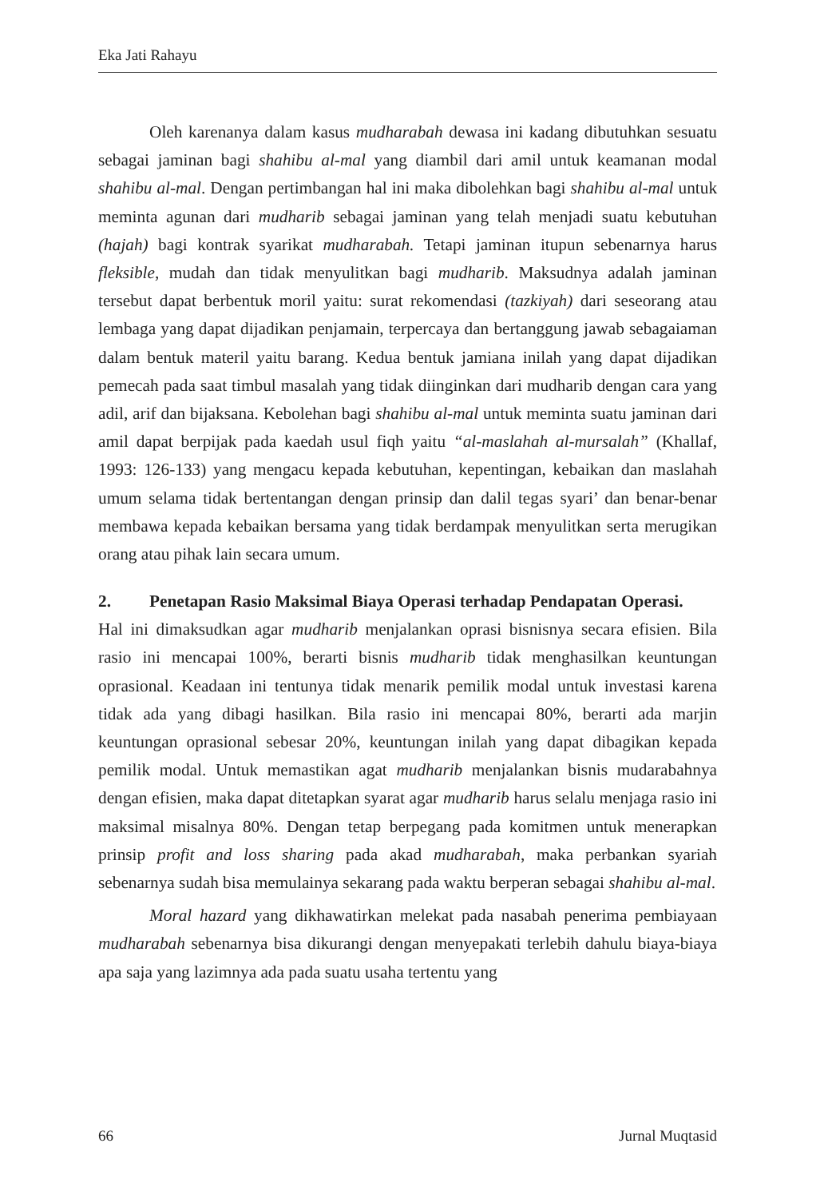Eka Jati Rahayu
Oleh karenanya dalam kasus mudharabah dewasa ini kadang dibutuhkan sesuatu sebagai jaminan bagi shahibu al-mal yang diambil dari amil untuk keamanan modal shahibu al-mal. Dengan pertimbangan hal ini maka dibolehkan bagi shahibu al-mal untuk meminta agunan dari mudharib sebagai jaminan yang telah menjadi suatu kebutuhan (hajah) bagi kontrak syarikat mudharabah. Tetapi jaminan itupun sebenarnya harus fleksible, mudah dan tidak menyulitkan bagi mudharib. Maksudnya adalah jaminan tersebut dapat berbentuk moril yaitu: surat rekomendasi (tazkiyah) dari seseorang atau lembaga yang dapat dijadikan penjamain, terpercaya dan bertanggung jawab sebagaiaman dalam bentuk materil yaitu barang. Kedua bentuk jamiana inilah yang dapat dijadikan pemecah pada saat timbul masalah yang tidak diinginkan dari mudharib dengan cara yang adil, arif dan bijaksana. Kebolehan bagi shahibu al-mal untuk meminta suatu jaminan dari amil dapat berpijak pada kaedah usul fiqh yaitu “al-maslahah al-mursalah” (Khallaf, 1993: 126-133) yang mengacu kepada kebutuhan, kepentingan, kebaikan dan maslahah umum selama tidak bertentangan dengan prinsip dan dalil tegas syari’ dan benar-benar membawa kepada kebaikan bersama yang tidak berdampak menyulitkan serta merugikan orang atau pihak lain secara umum.
2. Penetapan Rasio Maksimal Biaya Operasi terhadap Pendapatan Operasi.
Hal ini dimaksudkan agar mudharib menjalankan oprasi bisnisnya secara efisien. Bila rasio ini mencapai 100%, berarti bisnis mudharib tidak menghasilkan keuntungan oprasional. Keadaan ini tentunya tidak menarik pemilik modal untuk investasi karena tidak ada yang dibagi hasilkan. Bila rasio ini mencapai 80%, berarti ada marjin keuntungan oprasional sebesar 20%, keuntungan inilah yang dapat dibagikan kepada pemilik modal. Untuk memastikan agat mudharib menjalankan bisnis mudarabahnya dengan efisien, maka dapat ditetapkan syarat agar mudharib harus selalu menjaga rasio ini maksimal misalnya 80%. Dengan tetap berpegang pada komitmen untuk menerapkan prinsip profit and loss sharing pada akad mudharabah, maka perbankan syariah sebenarnya sudah bisa memulainya sekarang pada waktu berperan sebagai shahibu al-mal.
Moral hazard yang dikhawatirkan melekat pada nasabah penerima pembiayaan mudharabah sebenarnya bisa dikurangi dengan menyepakati terlebih dahulu biaya-biaya apa saja yang lazimnya ada pada suatu usaha tertentu yang
66 Jurnal Muqtasid